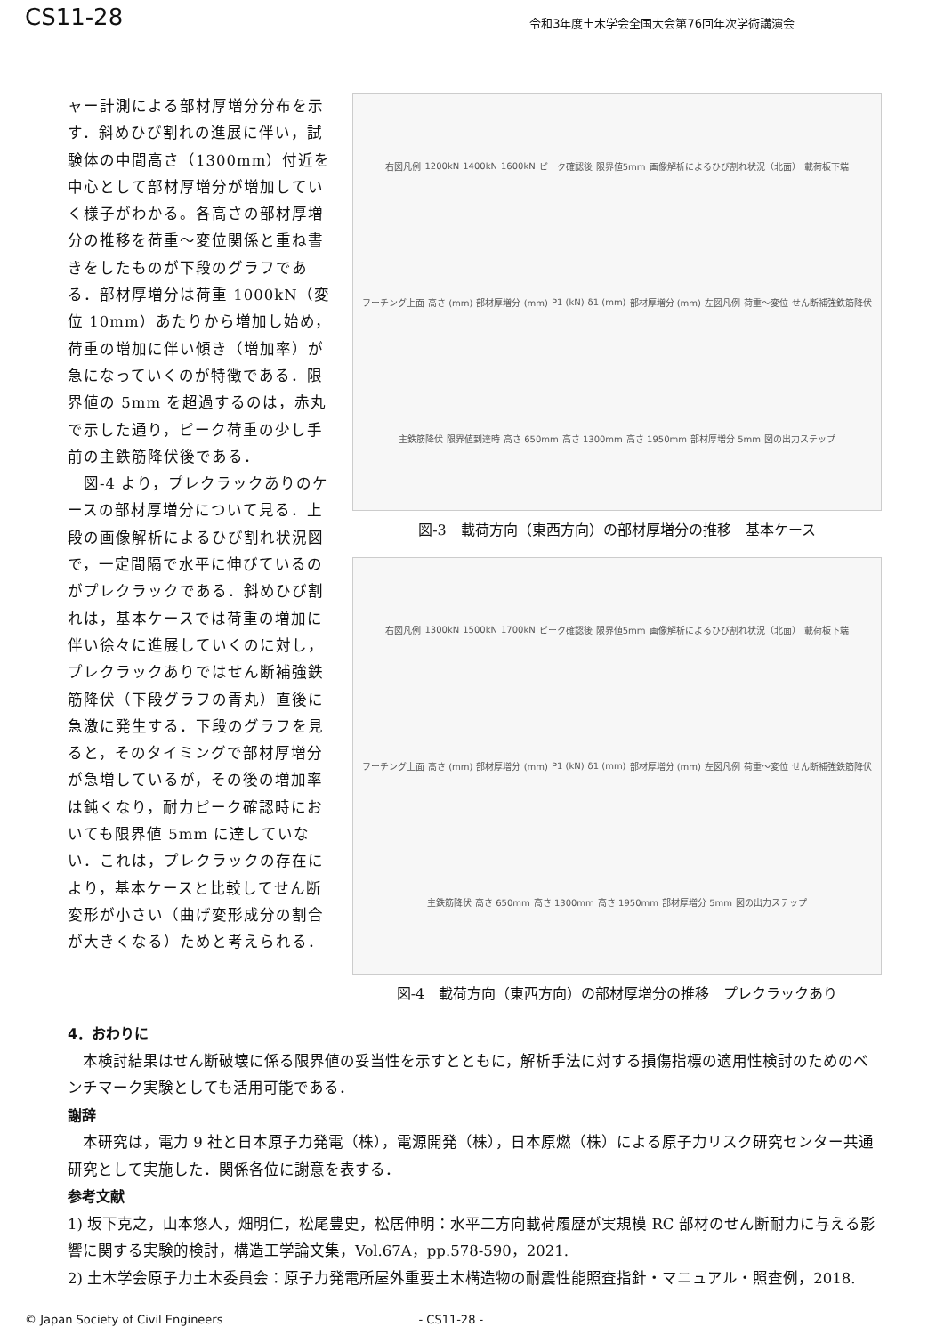CS11-28
令和3年度土木学会全国大会第76回年次学術講演会
ャー計測による部材厚増分分布を示す．斜めひび割れの進展に伴い，試験体の中間高さ（1300mm）付近を中心として部材厚増分が増加していく様子がわかる。各高さの部材厚増分の推移を荷重～変位関係と重ね書きをしたものが下段のグラフである．部材厚増分は荷重 1000kN（変位 10mm）あたりから増加し始め，荷重の増加に伴い傾き（増加率）が急になっていくのが特徴である．限界値の 5mm を超過するのは，赤丸で示した通り，ピーク荷重の少し手前の主鉄筋降伏後である．
　図-4 より，プレクラックありのケースの部材厚増分について見る．上段の画像解析によるひび割れ状況図で，一定間隔で水平に伸びているのがプレクラックである．斜めひび割れは，基本ケースでは荷重の増加に伴い徐々に進展していくのに対し，プレクラックありではせん断補強鉄筋降伏（下段グラフの青丸）直後に急激に発生する．下段のグラフを見ると，そのタイミングで部材厚増分が急増しているが，その後の増加率は鈍くなり，耐力ピーク確認時においても限界値 5mm に達していない．これは，プレクラックの存在により，基本ケースと比較してせん断変形が小さい（曲げ変形成分の割合が大きくなる）ためと考えられる．
右図凡例 1200kN 1400kN 1600kN ピーク確認後 限界値5mm 画像解析によるひび割れ状況（北面） 載荷板下端 フーチング上面 高さ (mm) 部材厚増分 (mm) P1 (kN) δ1 (mm) 部材厚増分 (mm) 左図凡例 荷重～変位 せん断補強鉄筋降伏 主鉄筋降伏 限界値到達時 高さ 650mm 高さ 1300mm 高さ 1950mm 部材厚増分 5mm 図の出力ステップ
図-3　載荷方向（東西方向）の部材厚増分の推移　基本ケース
右図凡例 1300kN 1500kN 1700kN ピーク確認後 限界値5mm 画像解析によるひび割れ状況（北面） 載荷板下端 フーチング上面 高さ (mm) 部材厚増分 (mm) P1 (kN) δ1 (mm) 部材厚増分 (mm) 左図凡例 荷重～変位 せん断補強鉄筋降伏 主鉄筋降伏 高さ 650mm 高さ 1300mm 高さ 1950mm 部材厚増分 5mm 図の出力ステップ
図-4　載荷方向（東西方向）の部材厚増分の推移　プレクラックあり
4．おわりに
　本検討結果はせん断破壊に係る限界値の妥当性を示すとともに，解析手法に対する損傷指標の適用性検討のためのベンチマーク実験としても活用可能である．
謝辞
　本研究は，電力 9 社と日本原子力発電（株），電源開発（株），日本原燃（株）による原子力リスク研究センター共通研究として実施した．関係各位に謝意を表する．
参考文献
1) 坂下克之，山本悠人，畑明仁，松尾豊史，松居伸明：水平二方向載荷履歴が実規模 RC 部材のせん断耐力に与える影響に関する実験的検討，構造工学論文集，Vol.67A，pp.578-590，2021.
2) 土木学会原子力土木委員会：原子力発電所屋外重要土木構造物の耐震性能照査指針・マニュアル・照査例，2018.
© Japan Society of Civil Engineers - CS11-28 -